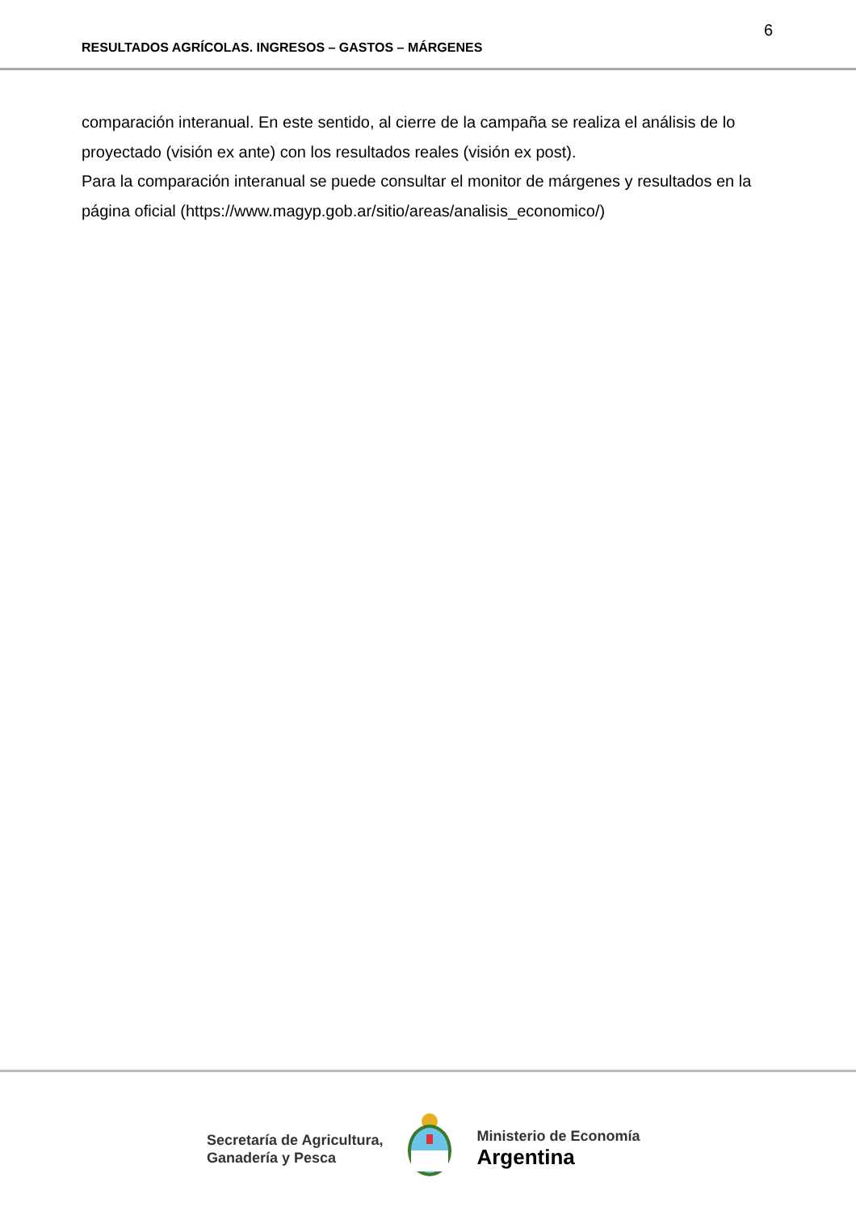6
RESULTADOS AGRÍCOLAS. INGRESOS – GASTOS – MÁRGENES
comparación interanual. En este sentido, al cierre de la campaña se realiza el análisis de lo proyectado (visión ex ante) con los resultados reales (visión ex post).
Para la comparación interanual se puede consultar el monitor de márgenes y resultados en la página oficial (https://www.magyp.gob.ar/sitio/areas/analisis_economico/)
Secretaría de Agricultura,
Ganadería y Pesca
Ministerio de Economía
Argentina